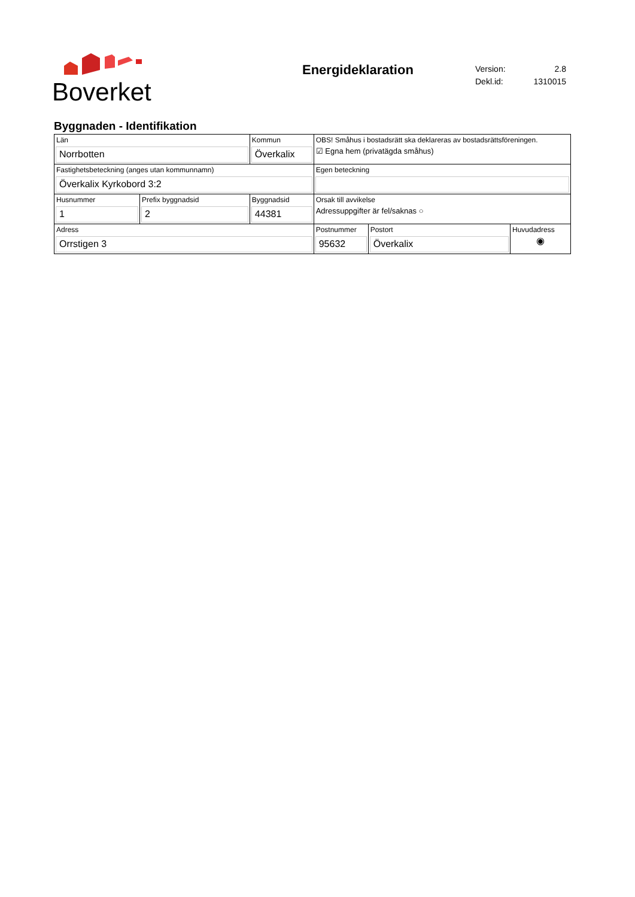Boverket
Energideklaration
| Version: | 2.8 |
| Dekl.id: | 1310015 |
Byggnaden - Identifikation
| Län Norrbotten | | Kommun Överkalix | | OBS! Småhus i bostadsrätt ska deklareras av bostadsrättsföreningen. ☑ Egna hem (privatägda småhus) | | |
| Fastighetsbeteckning (anges utan kommunnamn) Överkalix Kyrkobord 3:2 | | | | Egen beteckning | | |
| Husnummer 1 | Prefix byggnadsid 2 | | Byggnadsid 44381 | Orsak till avvikelse Adressuppgifter är fel/saknas ○ | | |
| Adress Orrstigen 3 | | | | Postnummer 95632 | Postort Överkalix | Huvudadress ◉ |